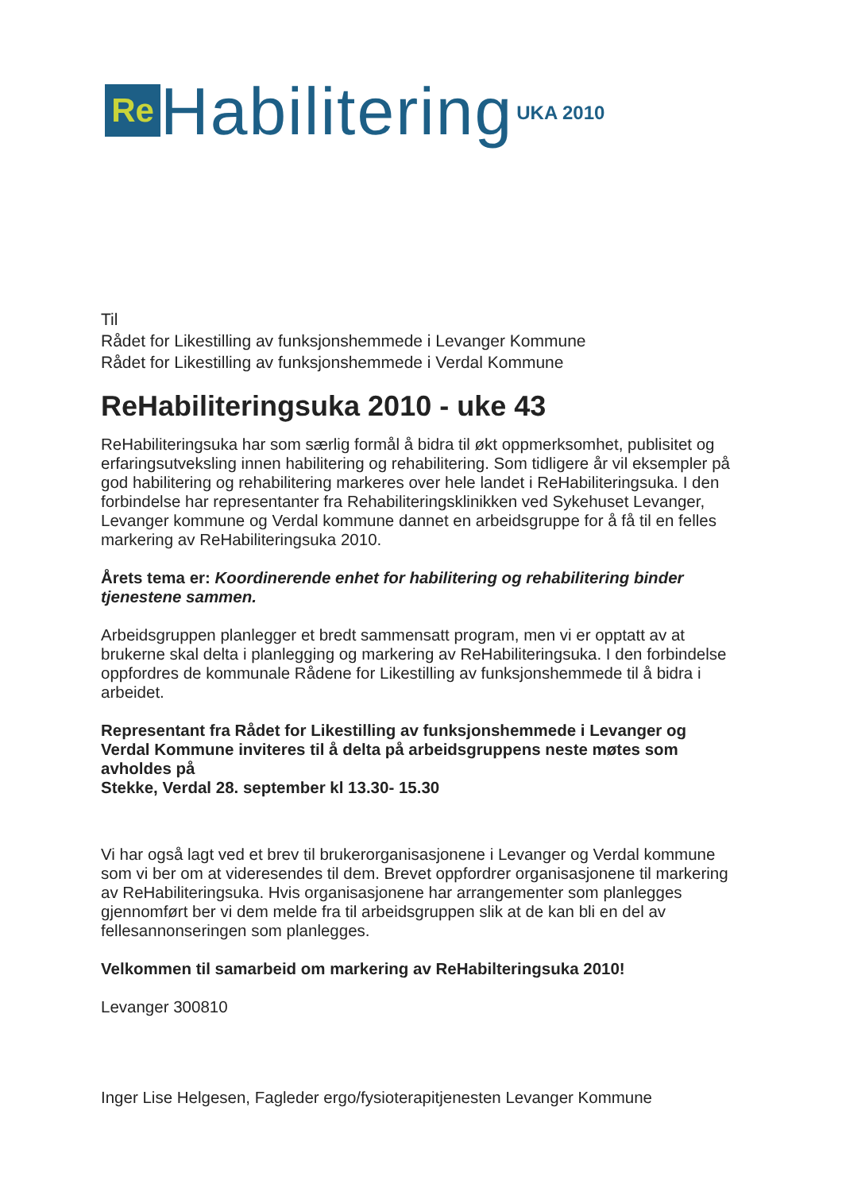Re
Habilitering
UKA 2010
Til
Rådet for Likestilling av funksjonshemmede i Levanger Kommune
Rådet for Likestilling av funksjonshemmede i Verdal Kommune
ReHabiliteringsuka 2010 - uke 43
ReHabiliteringsuka har som særlig formål å bidra til økt oppmerksomhet, publisitet og erfaringsutveksling innen habilitering og rehabilitering. Som tidligere år vil eksempler på god habilitering og rehabilitering markeres over hele landet i ReHabiliteringsuka. I den forbindelse har representanter fra Rehabiliteringsklinikken ved Sykehuset Levanger, Levanger kommune og Verdal kommune dannet en arbeidsgruppe for å få til en felles markering av ReHabiliteringsuka 2010.
Årets tema er: Koordinerende enhet for habilitering og rehabilitering binder tjenestene sammen.
Arbeidsgruppen planlegger et bredt sammensatt program, men vi er opptatt av at brukerne skal delta i planlegging og markering av ReHabiliteringsuka. I den forbindelse oppfordres de kommunale Rådene for Likestilling av funksjonshemmede til å bidra i arbeidet.
Representant fra Rådet for Likestilling av funksjonshemmede i Levanger og Verdal Kommune inviteres til å delta på arbeidsgruppens neste møtes som avholdes på
Stekke, Verdal 28. september kl 13.30- 15.30
Vi har også lagt ved et brev til brukerorganisasjonene i Levanger og Verdal kommune som vi ber om at videresendes til dem. Brevet oppfordrer organisasjonene til markering av ReHabiliteringsuka. Hvis organisasjonene har arrangementer som planlegges gjennomført ber vi dem melde fra til arbeidsgruppen slik at de kan bli en del av fellesannonseringen som planlegges.
Velkommen til samarbeid om markering av ReHabilteringsuka 2010!
Levanger 300810
Inger Lise Helgesen, Fagleder ergo/fysioterapitjenesten Levanger Kommune